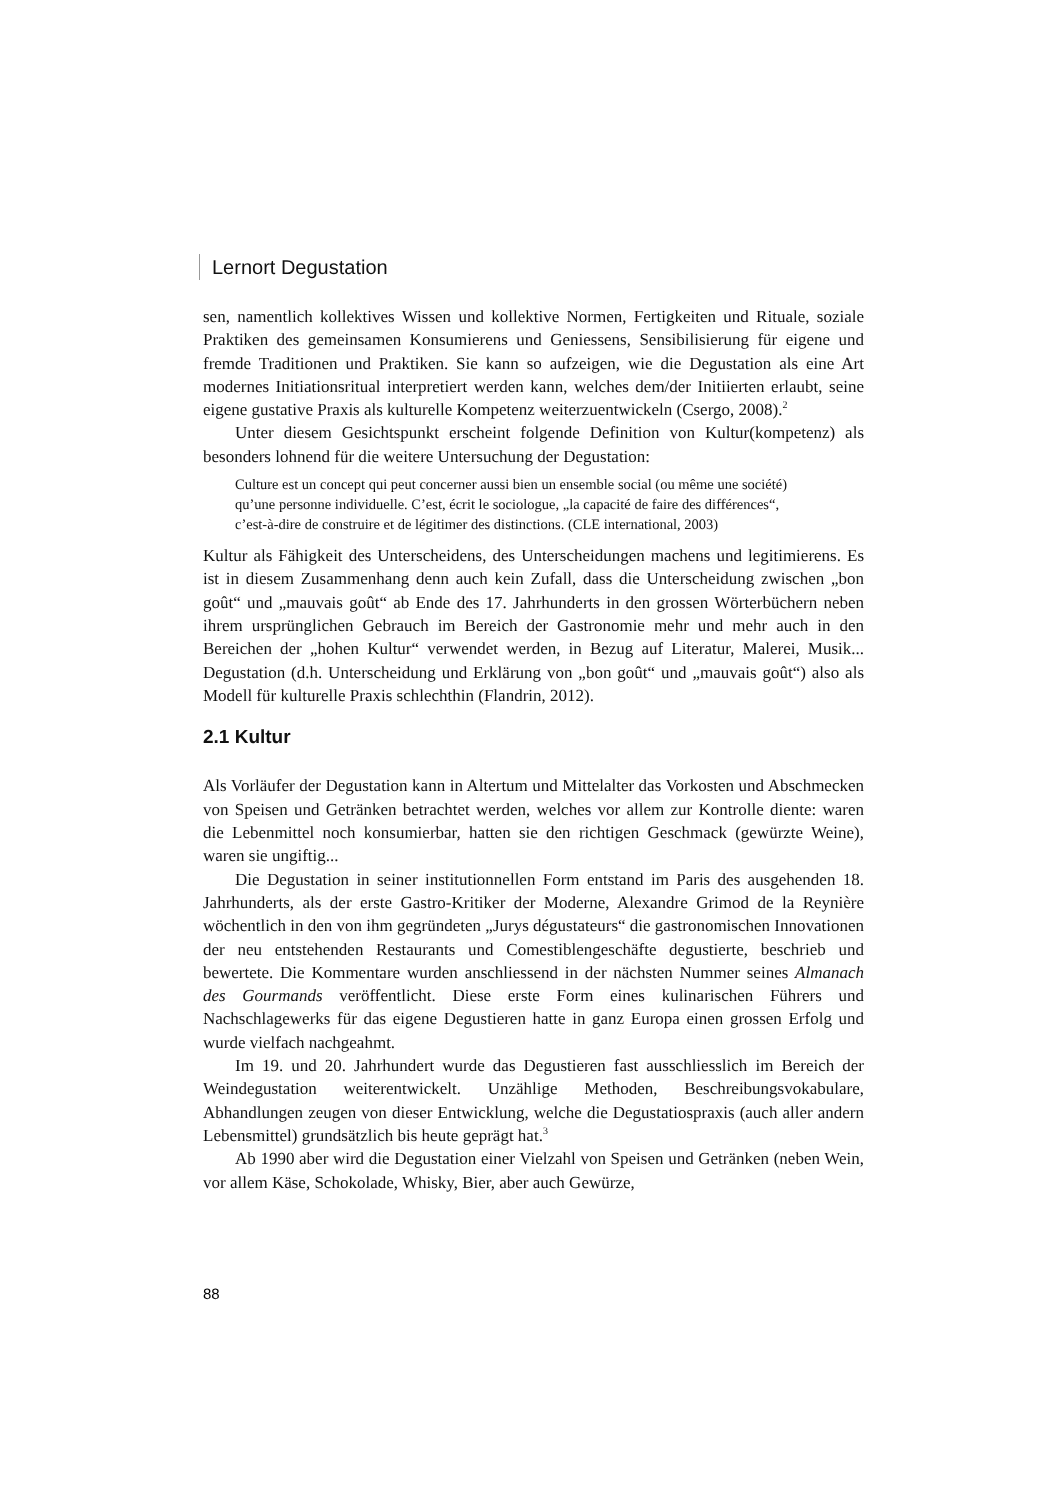Lernort Degustation
sen, namentlich kollektives Wissen und kollektive Normen, Fertigkeiten und Rituale, soziale Praktiken des gemeinsamen Konsumierens und Geniessens, Sensibilisierung für eigene und fremde Traditionen und Praktiken. Sie kann so aufzeigen, wie die Degustation als eine Art modernes Initiationsritual interpretiert werden kann, welches dem/der Initiierten erlaubt, seine eigene gustative Praxis als kulturelle Kompetenz weiterzuentwickeln (Csergo, 2008).<sup>2</sup>
Unter diesem Gesichtspunkt erscheint folgende Definition von Kultur(kompetenz) als besonders lohnend für die weitere Untersuchung der Degustation:
Culture est un concept qui peut concerner aussi bien un ensemble social (ou même une société) qu’une personne individuelle. C’est, écrit le sociologue, „la capacité de faire des différences“, c’est-à-dire de construire et de légitimer des distinctions. (CLE international, 2003)
Kultur als Fähigkeit des Unterscheidens, des Unterscheidungen machens und legitimierens. Es ist in diesem Zusammenhang denn auch kein Zufall, dass die Unterscheidung zwischen „bon goût“ und „mauvais goût“ ab Ende des 17. Jahrhunderts in den grossen Wörterbüchern neben ihrem ursprünglichen Gebrauch im Bereich der Gastronomie mehr und mehr auch in den Bereichen der „hohen Kultur“ verwendet werden, in Bezug auf Literatur, Malerei, Musik... Degustation (d.h. Unterscheidung und Erklärung von „bon goût“ und „mauvais goût“) also als Modell für kulturelle Praxis schlechthin (Flandrin, 2012).
2.1 Kultur
Als Vorläufer der Degustation kann in Altertum und Mittelalter das Vorkosten und Abschmecken von Speisen und Getränken betrachtet werden, welches vor allem zur Kontrolle diente: waren die Lebenmittel noch konsumierbar, hatten sie den richtigen Geschmack (gewürzte Weine), waren sie ungiftig...
Die Degustation in seiner institutionnellen Form entstand im Paris des ausgehenden 18. Jahrhunderts, als der erste Gastro-Kritiker der Moderne, Alexandre Grimod de la Reynière wöchentlich in den von ihm gegründeten „Jurys dégustateurs“ die gastronomischen Innovationen der neu entstehenden Restaurants und Comestiblengeschäfte degustierte, beschrieb und bewertete. Die Kommentare wurden anschliessend in der nächsten Nummer seines Almanach des Gourmands veröffentlicht. Diese erste Form eines kulinarischen Führers und Nachschlagewerks für das eigene Degustieren hatte in ganz Europa einen grossen Erfolg und wurde vielfach nachgeahmt.
Im 19. und 20. Jahrhundert wurde das Degustieren fast ausschliesslich im Bereich der Weindegustation weiterentwickelt. Unzählige Methoden, Beschreibungsvokabulare, Abhandlungen zeugen von dieser Entwicklung, welche die Degustatiospraxis (auch aller andern Lebensmittel) grundsätzlich bis heute geprägt hat.<sup>3</sup>
Ab 1990 aber wird die Degustation einer Vielzahl von Speisen und Getränken (neben Wein, vor allem Käse, Schokolade, Whisky, Bier, aber auch Gewürze,
88